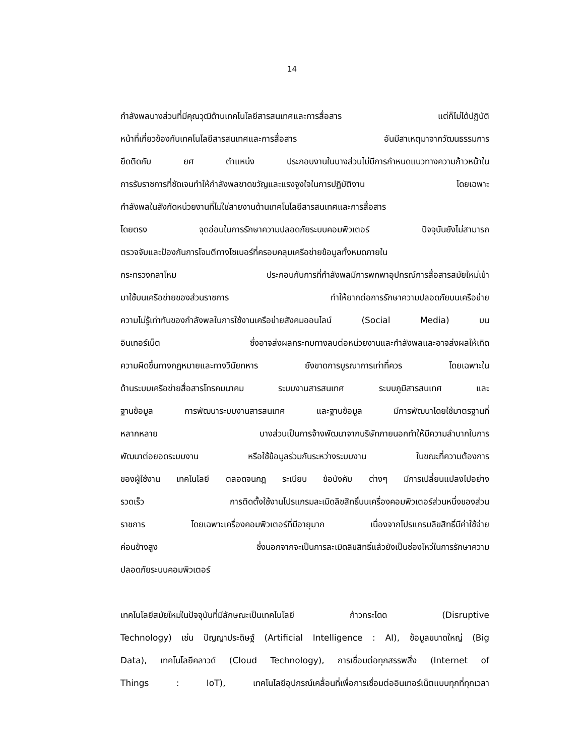14
กำลังพลบางส่วนที่มีคุณวุฒิด้านเทคโนโลยีสารสนเทศและการสื่อสาร แต่ก็ไม่ได้ปฏิบัติ
หน้าที่เกี่ยวข้องกับเทคโนโลยีสารสนเทศและการสื่อสาร อันมีสาเหตุมาจากวัฒนธรรมการ
ยึดติดกับ ยศ ตำแหน่ง ประกอบงานในบางส่วนไม่มีการกำหนดแนวทางความก้าวหน้าใน
การรับราชการที่ชัดเจนทำให้กำลังพลขาดขวัญและแรงจูงใจในการปฏิบัติงาน โดยเฉพาะ
กำลังพลในสังกัดหน่วยงานที่ไม่ใช่สายงานด้านเทคโนโลยีสารสนเทศและการสื่อสาร
โดยตรง จุดอ่อนในการรักษาความปลอดภัยระบบคอมพิวเตอร์ ปัจจุบันยังไม่สามารถ
ตรวจจับและป้องกันการโจมตีทางไซเบอร์ที่ครอบคลุมเครือข่ายข้อมูลทั้งหมดภายใน
กระทรวงกลาโหม ประกอบกับการที่กำลังพลมีการพกพาอุปกรณ์การสื่อสารสมัยใหม่เข้า
มาใช้บนเครือข่ายของส่วนราชการ ทำให้ยากต่อการรักษาความปลอดภัยบนเครือข่าย
ความไม่รู้เท่าทันของกำลังพลในการใช้งานเครือข่ายสังคมออนไลน์ (Social Media) บน
อินเทอร์เน็ต ซึ่งอาจส่งผลกระทบทางลบต่อหน่วยงานและกำลังพลและอาจส่งผลให้เกิด
ความผิดขึ้นทางกฎหมายและทางวินัยทหาร ยังขาดการบูรณาการเท่าที่ควร โดยเฉพาะใน
ด้านระบบเครือข่ายสื่อสารโทรคมนาคม ระบบงานสารสนเทศ ระบบภูมิสารสนเทศ และ
ฐานข้อมูล การพัฒนาระบบงานสารสนเทศ และฐานข้อมูล มีการพัฒนาโดยใช้มาตรฐานที่
หลากหลาย บางส่วนเป็นการจ้างพัฒนาจากบริษัทภายนอกทำให้มีความลำบากในการ
พัฒนาต่อยอดระบบงาน หรือใช้ข้อมูลร่วมกันระหว่างระบบงาน ในขณะที่ความต้องการ
ของผู้ใช้งาน เทคโนโลยี ตลอดจนกฎ ระเบียบ ข้อบังคับ ต่างๆ มีการเปลี่ยนแปลงไปอย่าง
รวดเร็ว การติดตั้งใช้งานโปรแกรมละเมิดลิขสิทธิ์บนเครื่องคอมพิวเตอร์ส่วนหนึ่งของส่วน
ราชการ โดยเฉพาะเครื่องคอมพิวเตอร์ที่มีอายุมาก เนื่องจากโปรแกรมลิขสิทธิ์มีค่าใช้จ่าย
ค่อนข้างสูง ซึ่งนอกจากจะเป็นการละเมิดลิขสิทธิ์แล้วยังเป็นช่องโหว่ในการรักษาความ
ปลอดภัยระบบคอมพิวเตอร์
เทคโนโลยีสมัยใหม่ในปัจจุบันที่มีลักษณะเป็นเทคโนโลยี ก้าวกระโดด (Disruptive
Technology) เช่น ปัญญาประดิษฐ์ (Artificial Intelligence : AI), ข้อมูลขนาดใหญ่ (Big
Data), เทคโนโลยีคลาวด์ (Cloud Technology), การเชื่อมต่อทุกสรรพสิ่ง (Internet of
Things : IoT), เทคโนโลยีอุปกรณ์เคลื่อนที่เพื่อการเชื่อมต่ออินเทอร์เน็ตแบบทุกที่ทุกเวลา